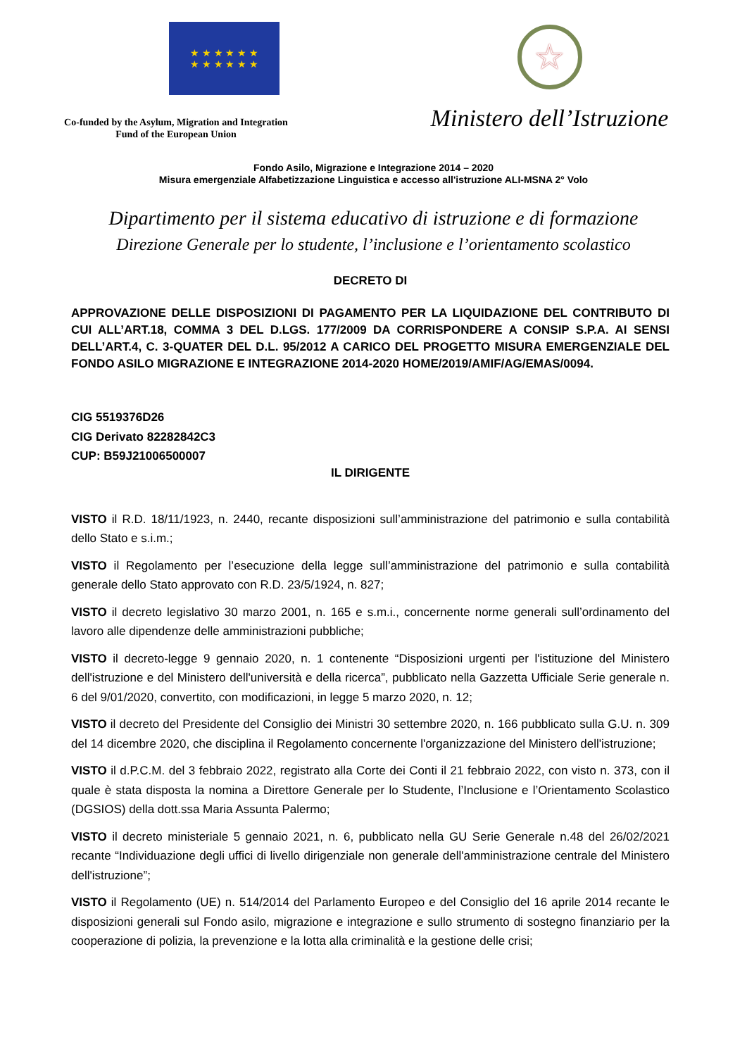★ ★ ★ ★ ★ ★
★ ★ ★ ★ ★ ★
Co-funded by the Asylum, Migration and Integration
Fund of the European Union
☆
Ministero dell’Istruzione
Fondo Asilo, Migrazione e Integrazione 2014 – 2020
Misura emergenziale Alfabetizzazione Linguistica e accesso all'istruzione ALI-MSNA 2° Volo
Dipartimento per il sistema educativo di istruzione e di formazione
Direzione Generale per lo studente, l’inclusione e l’orientamento scolastico
DECRETO DI
APPROVAZIONE DELLE DISPOSIZIONI DI PAGAMENTO PER LA LIQUIDAZIONE DEL CONTRIBUTO DI CUI ALL’ART.18, COMMA 3 DEL D.LGS. 177/2009 DA CORRISPONDERE A CONSIP S.P.A. AI SENSI DELL’ART.4, C. 3-QUATER DEL D.L. 95/2012 A CARICO DEL PROGETTO MISURA EMERGENZIALE DEL FONDO ASILO MIGRAZIONE E INTEGRAZIONE 2014-2020 HOME/2019/AMIF/AG/EMAS/0094.
CIG 5519376D26
CIG Derivato 82282842C3
CUP: B59J21006500007
IL DIRIGENTE
VISTO il R.D. 18/11/1923, n. 2440, recante disposizioni sull’amministrazione del patrimonio e sulla contabilità dello Stato e s.i.m.;
VISTO il Regolamento per l’esecuzione della legge sull’amministrazione del patrimonio e sulla contabilità generale dello Stato approvato con R.D. 23/5/1924, n. 827;
VISTO il decreto legislativo 30 marzo 2001, n. 165 e s.m.i., concernente norme generali sull’ordinamento del lavoro alle dipendenze delle amministrazioni pubbliche;
VISTO il decreto-legge 9 gennaio 2020, n. 1 contenente “Disposizioni urgenti per l'istituzione del Ministero dell'istruzione e del Ministero dell'università e della ricerca”, pubblicato nella Gazzetta Ufficiale Serie generale n. 6 del 9/01/2020, convertito, con modificazioni, in legge 5 marzo 2020, n. 12;
VISTO il decreto del Presidente del Consiglio dei Ministri 30 settembre 2020, n. 166 pubblicato sulla G.U. n. 309 del 14 dicembre 2020, che disciplina il Regolamento concernente l'organizzazione del Ministero dell'istruzione;
VISTO il d.P.C.M. del 3 febbraio 2022, registrato alla Corte dei Conti il 21 febbraio 2022, con visto n. 373, con il quale è stata disposta la nomina a Direttore Generale per lo Studente, l’Inclusione e l’Orientamento Scolastico (DGSIOS) della dott.ssa Maria Assunta Palermo;
VISTO il decreto ministeriale 5 gennaio 2021, n. 6, pubblicato nella GU Serie Generale n.48 del 26/02/2021 recante “Individuazione degli uffici di livello dirigenziale non generale dell'amministrazione centrale del Ministero dell'istruzione”;
VISTO il Regolamento (UE) n. 514/2014 del Parlamento Europeo e del Consiglio del 16 aprile 2014 recante le disposizioni generali sul Fondo asilo, migrazione e integrazione e sullo strumento di sostegno finanziario per la cooperazione di polizia, la prevenzione e la lotta alla criminalità e la gestione delle crisi;